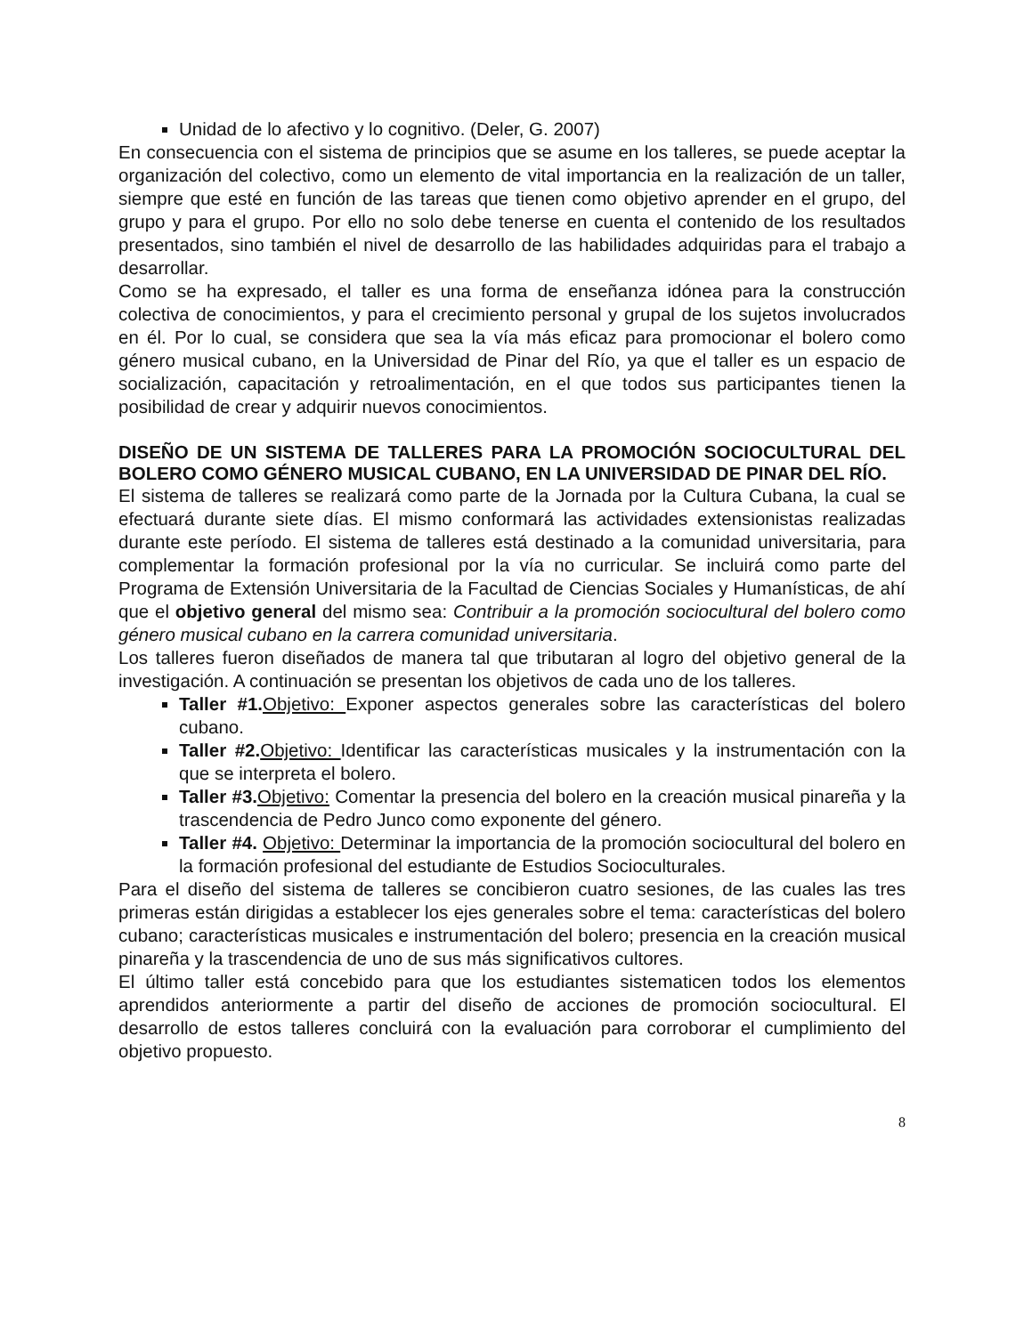Unidad de lo afectivo y lo cognitivo. (Deler, G. 2007)
En consecuencia con el sistema de principios que se asume en los talleres, se puede aceptar la organización del colectivo, como un elemento de vital importancia en la realización de un taller, siempre que esté en función de las tareas que tienen como objetivo aprender en el grupo, del grupo y para el grupo. Por ello no solo debe tenerse en cuenta el contenido de los resultados presentados, sino también el nivel de desarrollo de las habilidades adquiridas para el trabajo a desarrollar.
Como se ha expresado, el taller es una forma de enseñanza idónea para la construcción colectiva de conocimientos, y para el crecimiento personal y grupal de los sujetos involucrados en él. Por lo cual, se considera que sea la vía más eficaz para promocionar el bolero como género musical cubano, en la Universidad de Pinar del Río, ya que el taller es un espacio de socialización, capacitación y retroalimentación, en el que todos sus participantes tienen la posibilidad de crear y adquirir nuevos conocimientos.
DISEÑO DE UN SISTEMA DE TALLERES PARA LA PROMOCIÓN SOCIOCULTURAL DEL BOLERO COMO GÉNERO MUSICAL CUBANO, EN LA UNIVERSIDAD DE PINAR DEL RÍO.
El sistema de talleres se realizará como parte de la Jornada por la Cultura Cubana, la cual se efectuará durante siete días. El mismo conformará las actividades extensionistas realizadas durante este período. El sistema de talleres está destinado a la comunidad universitaria, para complementar la formación profesional por la vía no curricular. Se incluirá como parte del Programa de Extensión Universitaria de la Facultad de Ciencias Sociales y Humanísticas, de ahí que el objetivo general del mismo sea: Contribuir a la promoción sociocultural del bolero como género musical cubano en la carrera comunidad universitaria.
Los talleres fueron diseñados de manera tal que tributaran al logro del objetivo general de la investigación. A continuación se presentan los objetivos de cada uno de los talleres.
Taller #1. Objetivo: Exponer aspectos generales sobre las características del bolero cubano.
Taller #2. Objetivo: Identificar las características musicales y la instrumentación con la que se interpreta el bolero.
Taller #3. Objetivo: Comentar la presencia del bolero en la creación musical pinareña y la trascendencia de Pedro Junco como exponente del género.
Taller #4. Objetivo: Determinar la importancia de la promoción sociocultural del bolero en la formación profesional del estudiante de Estudios Socioculturales.
Para el diseño del sistema de talleres se concibieron cuatro sesiones, de las cuales las tres primeras están dirigidas a establecer los ejes generales sobre el tema: características del bolero cubano; características musicales e instrumentación del bolero; presencia en la creación musical pinareña y la trascendencia de uno de sus más significativos cultores.
El último taller está concebido para que los estudiantes sistematicen todos los elementos aprendidos anteriormente a partir del diseño de acciones de promoción sociocultural. El desarrollo de estos talleres concluirá con la evaluación para corroborar el cumplimiento del objetivo propuesto.
8